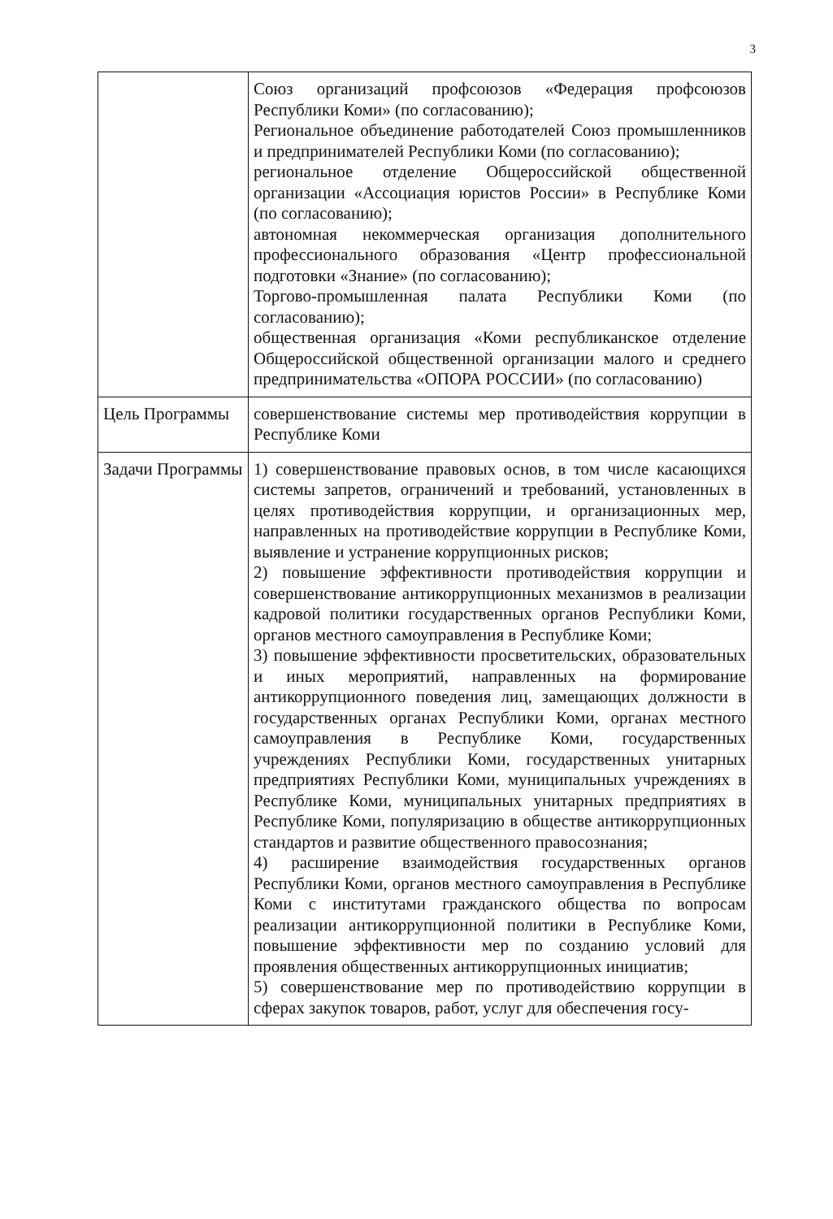3
| | Союз организаций профсоюзов «Федерация профсоюзов Республики Коми» (по согласованию); Региональное объединение работодателей Союз промышленников и предпринимателей Республики Коми (по согласованию); региональное отделение Общероссийской общественной организации «Ассоциация юристов России» в Республике Коми (по согласованию); автономная некоммерческая организация дополнительного профессионального образования «Центр профессиональной подготовки «Знание» (по согласованию); Торгово-промышленная палата Республики Коми (по согласованию); общественная организация «Коми республиканское отделение Общероссийской общественной организации малого и среднего предпринимательства «ОПОРА РОССИИ» (по согласованию) |
| Цель Программы | совершенствование системы мер противодействия коррупции в Республике Коми |
| Задачи Программы | 1) совершенствование правовых основ, в том числе касающихся системы запретов, ограничений и требований, установленных в целях противодействия коррупции, и организационных мер, направленных на противодействие коррупции в Республике Коми, выявление и устранение коррупционных рисков; 2) повышение эффективности противодействия коррупции и совершенствование антикоррупционных механизмов в реализации кадровой политики государственных органов Республики Коми, органов местного самоуправления в Республике Коми; 3) повышение эффективности просветительских, образовательных и иных мероприятий, направленных на формирование антикоррупционного поведения лиц, замещающих должности в государственных органах Республики Коми, органах местного самоуправления в Республике Коми, государственных учреждениях Республики Коми, государственных унитарных предприятиях Республики Коми, муниципальных учреждениях в Республике Коми, муниципальных унитарных предприятиях в Республике Коми, популяризацию в обществе антикоррупционных стандартов и развитие общественного правосознания; 4) расширение взаимодействия государственных органов Республики Коми, органов местного самоуправления в Республике Коми с институтами гражданского общества по вопросам реализации антикоррупционной политики в Республике Коми, повышение эффективности мер по созданию условий для проявления общественных антикоррупционных инициатив; 5) совершенствование мер по противодействию коррупции в сферах закупок товаров, работ, услуг для обеспечения госу- |